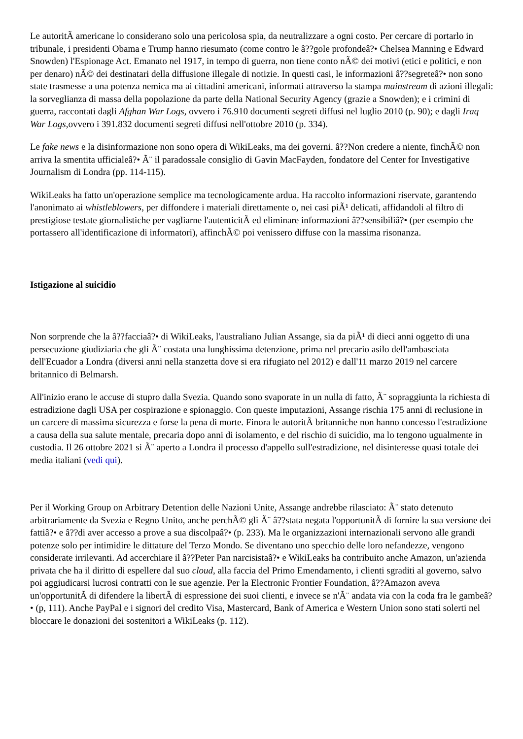Le autoritÃ americane lo considerano solo una pericolosa spia, da neutralizzare a ogni costo. Per cercare di portarlo in tribunale, i presidenti Obama e Trump hanno riesumato (come contro le â??gole profondeâ?• Chelsea Manning e Edward Snowden) l'Espionage Act. Emanato nel 1917, in tempo di guerra, non tiene conto nÃ© dei motivi (etici e politici, e non per denaro) nÃ© dei destinatari della diffusione illegale di notizie. In questi casi, le informazioni â??segreteâ?• non sono state trasmesse a una potenza nemica ma ai cittadini americani, informati attraverso la stampa mainstream di azioni illegali: la sorveglianza di massa della popolazione da parte della National Security Agency (grazie a Snowden); e i crimini di guerra, raccontati dagli Afghan War Logs, ovvero i 76.910 documenti segreti diffusi nel luglio 2010 (p. 90); e dagli Iraq War Logs,ovvero i 391.832 documenti segreti diffusi nell'ottobre 2010 (p. 334).
Le fake news e la disinformazione non sono opera di WikiLeaks, ma dei governi. â??Non credere a niente, finchÃ© non arriva la smentita ufficialeâ?• Ã¨ il paradossale consiglio di Gavin MacFayden, fondatore del Center for Investigative Journalism di Londra (pp. 114-115).
WikiLeaks ha fatto un'operazione semplice ma tecnologicamente ardua. Ha raccolto informazioni riservate, garantendo l'anonimato ai whistleblowers, per diffondere i materiali direttamente o, nei casi piÃ¹ delicati, affidandoli al filtro di prestigiose testate giornalistiche per vagliarne l'autenticitÃ ed eliminare informazioni â??sensibiliâ?• (per esempio che portassero all'identificazione di informatori), affinchÃ© poi venissero diffuse con la massima risonanza.
Istigazione al suicidio
Non sorprende che la â??facciaâ?• di WikiLeaks, l'australiano Julian Assange, sia da piÃ¹ di dieci anni oggetto di una persecuzione giudiziaria che gli Ã¨ costata una lunghissima detenzione, prima nel precario asilo dell'ambasciata dell'Ecuador a Londra (diversi anni nella stanzetta dove si era rifugiato nel 2012) e dall'11 marzo 2019 nel carcere britannico di Belmarsh.
All'inizio erano le accuse di stupro dalla Svezia. Quando sono svaporate in un nulla di fatto, Ã¨ sopraggiunta la richiesta di estradizione dagli USA per cospirazione e spionaggio. Con queste imputazioni, Assange rischia 175 anni di reclusione in un carcere di massima sicurezza e forse la pena di morte. Finora le autoritÃ britanniche non hanno concesso l'estradizione a causa della sua salute mentale, precaria dopo anni di isolamento, e del rischio di suicidio, ma lo tengono ugualmente in custodia. Il 26 ottobre 2021 si Ã¨ aperto a Londra il processo d'appello sull'estradizione, nel disinteresse quasi totale dei media italiani (vedi qui).
Per il Working Group on Arbitrary Detention delle Nazioni Unite, Assange andrebbe rilasciato: Ã¨ stato detenuto arbitrariamente da Svezia e Regno Unito, anche perchÃ© gli Ã¨ â??stata negata l'opportunitÃ di fornire la sua versione dei fattiâ?• e â??di aver accesso a prove a sua discolpaâ?• (p. 233). Ma le organizzazioni internazionali servono alle grandi potenze solo per intimidire le dittature del Terzo Mondo. Se diventano uno specchio delle loro nefandezze, vengono considerate irrilevanti. Ad accerchiare il â??Peter Pan narcisistaâ?• e WikiLeaks ha contribuito anche Amazon, un'azienda privata che ha il diritto di espellere dal suo cloud, alla faccia del Primo Emendamento, i clienti sgraditi al governo, salvo poi aggiudicarsi lucrosi contratti con le sue agenzie. Per la Electronic Frontier Foundation, â??Amazon aveva un'opportunitÃ di difendere la libertÃ di espressione dei suoi clienti, e invece se n'Ã¨ andata via con la coda fra le gambeâ?• (p, 111). Anche PayPal e i signori del credito Visa, Mastercard, Bank of America e Western Union sono stati solerti nel bloccare le donazioni dei sostenitori a WikiLeaks (p. 112).